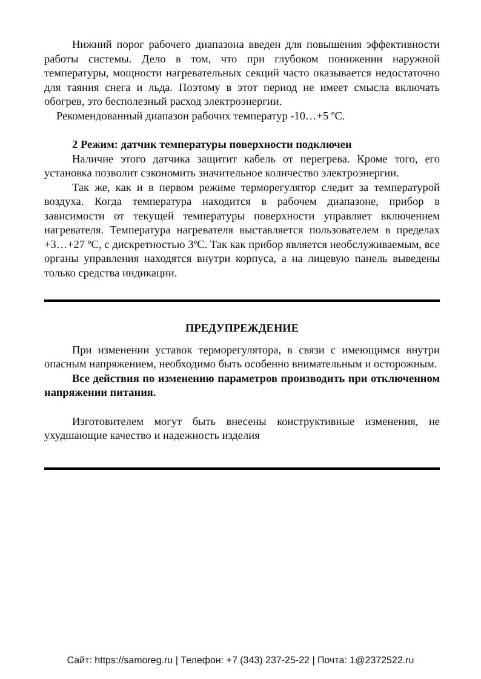Нижний порог рабочего диапазона введен для повышения эффективности работы системы. Дело в том, что при глубоком понижении наружной температуры, мощности нагревательных секций часто оказывается недостаточно для таяния снега и льда. Поэтому в этот период не имеет смысла включать обогрев, это бесполезный расход электроэнергии.
Рекомендованный диапазон рабочих температур -10…+5 ºС.
2 Режим: датчик температуры поверхности подключен
Наличие этого датчика защитит кабель от перегрева. Кроме того, его установка позволит сэкономить значительное количество электроэнергии.
Так же, как и в первом режиме терморегулятор следит за температурой воздуха. Когда температура находится в рабочем диапазоне, прибор в зависимости от текущей температуры поверхности управляет включением нагревателя. Температура нагревателя выставляется пользователем в пределах +3…+27 ºС, с дискретностью 3ºС. Так как прибор является необслуживаемым, все органы управления находятся внутри корпуса, а на лицевую панель выведены только средства индикации.
ПРЕДУПРЕЖДЕНИЕ
При изменении уставок терморегулятора, в связи с имеющимся внутри опасным напряжением, необходимо быть особенно внимательным и осторожным.
Все действия по изменению параметров производить при отключенном напряжении питания.
Изготовителем могут быть внесены конструктивные изменения, не ухудшающие качество и надежность изделия
Сайт: https://samoreg.ru | Телефон: +7 (343) 237-25-22 | Почта: 1@2372522.ru